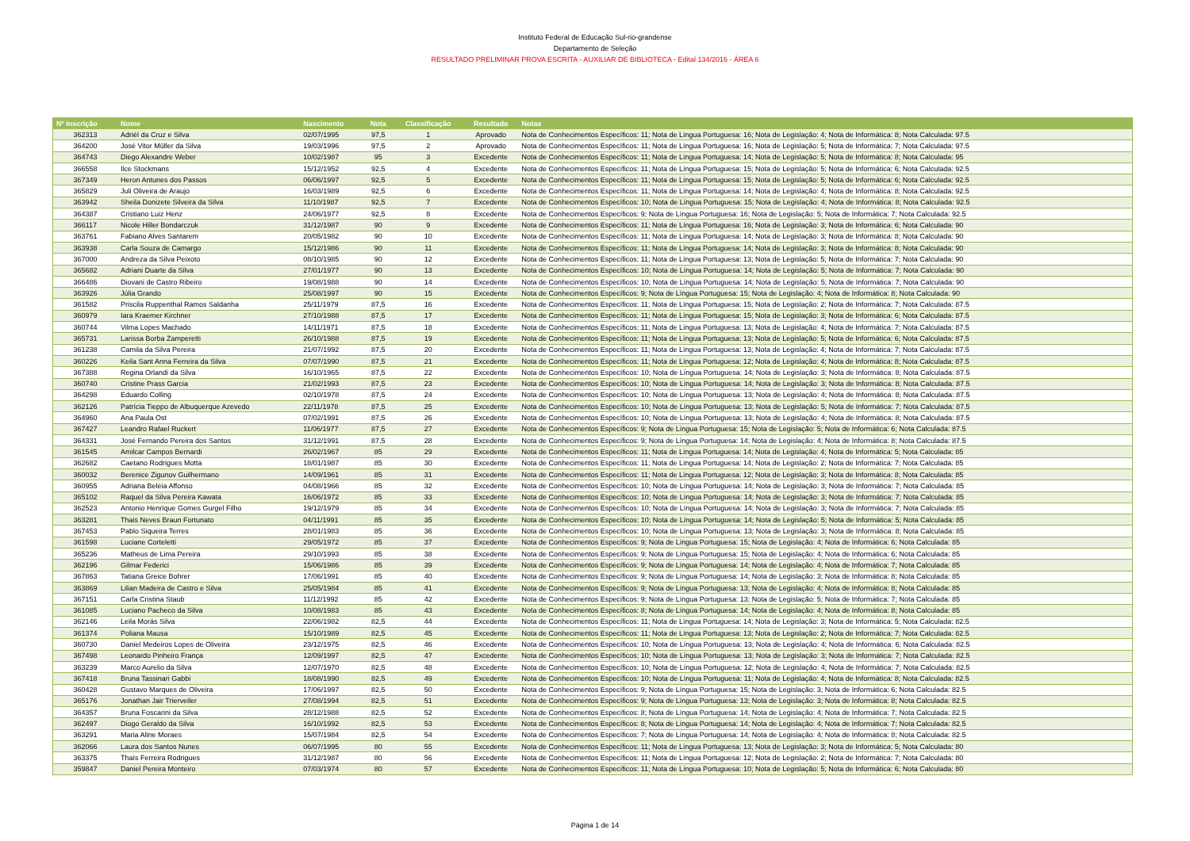Instituto Federal de Educação Sul-rio-grandense
Departamento de Seleção
RESULTADO PRELIMINAR PROVA ESCRITA - AUXILIAR DE BIBLIOTECA - Edital 134/2016 - ÁREA 6
| Nº Inscrição | Nome | Nascimento | Nota | Classificação | Resultado | Notas |
| --- | --- | --- | --- | --- | --- | --- |
| 362313 | Adriél da Cruz e Silva | 02/07/1995 | 97,5 | 1 | Aprovado | Nota de Conhecimentos Específicos: 11; Nota de Língua Portuguesa: 16; Nota de Legislação: 4; Nota de Informática: 8; Nota Calculada: 97.5 |
| 364200 | José Vitor Müller da Silva | 19/03/1996 | 97,5 | 2 | Aprovado | Nota de Conhecimentos Específicos: 11; Nota de Língua Portuguesa: 16; Nota de Legislação: 5; Nota de Informática: 7; Nota Calculada: 97.5 |
| 364743 | Diego Alexandre Weber | 10/02/1987 | 95 | 3 | Excedente | Nota de Conhecimentos Específicos: 11; Nota de Língua Portuguesa: 14; Nota de Legislação: 5; Nota de Informática: 8; Nota Calculada: 95 |
| 366558 | Ilce Stockmans | 15/12/1952 | 92,5 | 4 | Excedente | Nota de Conhecimentos Específicos: 11; Nota de Língua Portuguesa: 15; Nota de Legislação: 5; Nota de Informática: 6; Nota Calculada: 92.5 |
| 367349 | Heron Antunes dos Passos | 06/06/1997 | 92,5 | 5 | Excedente | Nota de Conhecimentos Específicos: 11; Nota de Língua Portuguesa: 15; Nota de Legislação: 5; Nota de Informática: 6; Nota Calculada: 92.5 |
| 365829 | Juli Oliveira de Araujo | 16/03/1989 | 92,5 | 6 | Excedente | Nota de Conhecimentos Específicos: 11; Nota de Língua Portuguesa: 14; Nota de Legislação: 4; Nota de Informática: 8; Nota Calculada: 92.5 |
| 363942 | Sheila Donizete Silveira da Silva | 11/10/1987 | 92,5 | 7 | Excedente | Nota de Conhecimentos Específicos: 10; Nota de Língua Portuguesa: 15; Nota de Legislação: 4; Nota de Informática: 8; Nota Calculada: 92.5 |
| 364387 | Cristiano Luiz Henz | 24/06/1977 | 92,5 | 8 | Excedente | Nota de Conhecimentos Específicos: 9; Nota de Língua Portuguesa: 16; Nota de Legislação: 5; Nota de Informática: 7; Nota Calculada: 92.5 |
| 366117 | Nicole Hiller Bondarczuk | 31/12/1987 | 90 | 9 | Excedente | Nota de Conhecimentos Específicos: 11; Nota de Língua Portuguesa: 16; Nota de Legislação: 3; Nota de Informática: 6; Nota Calculada: 90 |
| 363761 | Fabiano Alves Santarem | 20/05/1982 | 90 | 10 | Excedente | Nota de Conhecimentos Específicos: 11; Nota de Língua Portuguesa: 14; Nota de Legislação: 3; Nota de Informática: 8; Nota Calculada: 90 |
| 363938 | Carla Souza de Camargo | 15/12/1986 | 90 | 11 | Excedente | Nota de Conhecimentos Específicos: 11; Nota de Língua Portuguesa: 14; Nota de Legislação: 3; Nota de Informática: 8; Nota Calculada: 90 |
| 367000 | Andreza da Silva Peixoto | 08/10/1985 | 90 | 12 | Excedente | Nota de Conhecimentos Específicos: 11; Nota de Língua Portuguesa: 13; Nota de Legislação: 5; Nota de Informática: 7; Nota Calculada: 90 |
| 365682 | Adriani Duarte da Silva | 27/01/1977 | 90 | 13 | Excedente | Nota de Conhecimentos Específicos: 10; Nota de Língua Portuguesa: 14; Nota de Legislação: 5; Nota de Informática: 7; Nota Calculada: 90 |
| 366486 | Diovani de Castro Ribeiro | 19/08/1988 | 90 | 14 | Excedente | Nota de Conhecimentos Específicos: 10; Nota de Língua Portuguesa: 14; Nota de Legislação: 5; Nota de Informática: 7; Nota Calculada: 90 |
| 363926 | Júlia Grando | 25/08/1997 | 90 | 15 | Excedente | Nota de Conhecimentos Específicos: 9; Nota de Língua Portuguesa: 15; Nota de Legislação: 4; Nota de Informática: 8; Nota Calculada: 90 |
| 361582 | Priscila Ruppenthal Ramos Saldanha | 25/11/1979 | 87,5 | 16 | Excedente | Nota de Conhecimentos Específicos: 11; Nota de Língua Portuguesa: 15; Nota de Legislação: 2; Nota de Informática: 7; Nota Calculada: 87.5 |
| 360979 | Iara Kraemer Kirchner | 27/10/1988 | 87,5 | 17 | Excedente | Nota de Conhecimentos Específicos: 11; Nota de Língua Portuguesa: 15; Nota de Legislação: 3; Nota de Informática: 6; Nota Calculada: 87.5 |
| 360744 | Vilma Lopes Machado | 14/11/1971 | 87,5 | 18 | Excedente | Nota de Conhecimentos Específicos: 11; Nota de Língua Portuguesa: 13; Nota de Legislação: 4; Nota de Informática: 7; Nota Calculada: 87.5 |
| 365731 | Larissa Borba Zamperetti | 26/10/1988 | 87,5 | 19 | Excedente | Nota de Conhecimentos Específicos: 11; Nota de Língua Portuguesa: 13; Nota de Legislação: 5; Nota de Informática: 6; Nota Calculada: 87.5 |
| 361238 | Camila da Silva Pereira | 21/07/1992 | 87,5 | 20 | Excedente | Nota de Conhecimentos Específicos: 11; Nota de Língua Portuguesa: 13; Nota de Legislação: 4; Nota de Informática: 7; Nota Calculada: 87.5 |
| 360226 | Keila Sant Anna Ferreira da Silva | 07/07/1990 | 87,5 | 21 | Excedente | Nota de Conhecimentos Específicos: 11; Nota de Língua Portuguesa: 12; Nota de Legislação: 4; Nota de Informática: 8; Nota Calculada: 87.5 |
| 367388 | Regina Orlandi da Silva | 16/10/1965 | 87,5 | 22 | Excedente | Nota de Conhecimentos Específicos: 10; Nota de Língua Portuguesa: 14; Nota de Legislação: 3; Nota de Informática: 8; Nota Calculada: 87.5 |
| 360740 | Cristine Prass Garcia | 21/02/1993 | 87,5 | 23 | Excedente | Nota de Conhecimentos Específicos: 10; Nota de Língua Portuguesa: 14; Nota de Legislação: 3; Nota de Informática: 8; Nota Calculada: 87.5 |
| 364298 | Eduardo Colling | 02/10/1978 | 87,5 | 24 | Excedente | Nota de Conhecimentos Específicos: 10; Nota de Língua Portuguesa: 13; Nota de Legislação: 4; Nota de Informática: 8; Nota Calculada: 87.5 |
| 362126 | Patrícia Tieppo de Albuquerque Azevedo | 22/11/1978 | 87,5 | 25 | Excedente | Nota de Conhecimentos Específicos: 10; Nota de Língua Portuguesa: 13; Nota de Legislação: 5; Nota de Informática: 7; Nota Calculada: 87.5 |
| 364960 | Ana Paula Ost | 07/02/1991 | 87,5 | 26 | Excedente | Nota de Conhecimentos Específicos: 10; Nota de Língua Portuguesa: 13; Nota de Legislação: 4; Nota de Informática: 8; Nota Calculada: 87.5 |
| 367427 | Leandro Rafael Ruckert | 11/06/1977 | 87,5 | 27 | Excedente | Nota de Conhecimentos Específicos: 9; Nota de Língua Portuguesa: 15; Nota de Legislação: 5; Nota de Informática: 6; Nota Calculada: 87.5 |
| 364331 | José Fernando Pereira dos Santos | 31/12/1991 | 87,5 | 28 | Excedente | Nota de Conhecimentos Específicos: 9; Nota de Língua Portuguesa: 14; Nota de Legislação: 4; Nota de Informática: 8; Nota Calculada: 87.5 |
| 361545 | Amilcar Campos Bernardi | 26/02/1967 | 85 | 29 | Excedente | Nota de Conhecimentos Específicos: 11; Nota de Língua Portuguesa: 14; Nota de Legislação: 4; Nota de Informática: 5; Nota Calculada: 85 |
| 362682 | Caetano Rodrigues Motta | 18/01/1987 | 85 | 30 | Excedente | Nota de Conhecimentos Específicos: 11; Nota de Língua Portuguesa: 14; Nota de Legislação: 2; Nota de Informática: 7; Nota Calculada: 85 |
| 360032 | Berenice Zigunov Guilhermano | 14/09/1961 | 85 | 31 | Excedente | Nota de Conhecimentos Específicos: 11; Nota de Língua Portuguesa: 12; Nota de Legislação: 3; Nota de Informática: 8; Nota Calculada: 85 |
| 360955 | Adriana Beléia Affonso | 04/08/1966 | 85 | 32 | Excedente | Nota de Conhecimentos Específicos: 10; Nota de Língua Portuguesa: 14; Nota de Legislação: 3; Nota de Informática: 7; Nota Calculada: 85 |
| 365102 | Raquel da Silva Pereira Kawata | 16/06/1972 | 85 | 33 | Excedente | Nota de Conhecimentos Específicos: 10; Nota de Língua Portuguesa: 14; Nota de Legislação: 3; Nota de Informática: 7; Nota Calculada: 85 |
| 362523 | Antonio Henrique Gomes Gurgel Filho | 19/12/1979 | 85 | 34 | Excedente | Nota de Conhecimentos Específicos: 10; Nota de Língua Portuguesa: 14; Nota de Legislação: 3; Nota de Informática: 7; Nota Calculada: 85 |
| 363281 | Thais Neves Braun Fortunato | 04/11/1991 | 85 | 35 | Excedente | Nota de Conhecimentos Específicos: 10; Nota de Língua Portuguesa: 14; Nota de Legislação: 5; Nota de Informática: 5; Nota Calculada: 85 |
| 367453 | Pablo Siqueira Terres | 28/01/1983 | 85 | 36 | Excedente | Nota de Conhecimentos Específicos: 10; Nota de Língua Portuguesa: 13; Nota de Legislação: 3; Nota de Informática: 8; Nota Calculada: 85 |
| 361598 | Luciane Corteletti | 29/05/1972 | 85 | 37 | Excedente | Nota de Conhecimentos Específicos: 9; Nota de Língua Portuguesa: 15; Nota de Legislação: 4; Nota de Informática: 6; Nota Calculada: 85 |
| 365236 | Matheus de Lima Pereira | 29/10/1993 | 85 | 38 | Excedente | Nota de Conhecimentos Específicos: 9; Nota de Língua Portuguesa: 15; Nota de Legislação: 4; Nota de Informática: 6; Nota Calculada: 85 |
| 362196 | Gilmar Federici | 15/06/1986 | 85 | 39 | Excedente | Nota de Conhecimentos Específicos: 9; Nota de Língua Portuguesa: 14; Nota de Legislação: 4; Nota de Informática: 7; Nota Calculada: 85 |
| 367863 | Tatiana Greice Bohrer | 17/06/1991 | 85 | 40 | Excedente | Nota de Conhecimentos Específicos: 9; Nota de Língua Portuguesa: 14; Nota de Legislação: 3; Nota de Informática: 8; Nota Calculada: 85 |
| 363869 | Lilian Madeira de Castro e Silva | 25/05/1984 | 85 | 41 | Excedente | Nota de Conhecimentos Específicos: 9; Nota de Língua Portuguesa: 13; Nota de Legislação: 4; Nota de Informática: 8; Nota Calculada: 85 |
| 367151 | Carla Cristina Staub | 11/12/1992 | 85 | 42 | Excedente | Nota de Conhecimentos Específicos: 9; Nota de Língua Portuguesa: 13; Nota de Legislação: 5; Nota de Informática: 7; Nota Calculada: 85 |
| 361085 | Luciano Pacheco da Silva | 10/08/1983 | 85 | 43 | Excedente | Nota de Conhecimentos Específicos: 8; Nota de Língua Portuguesa: 14; Nota de Legislação: 4; Nota de Informática: 8; Nota Calculada: 85 |
| 362146 | Leila Morás Silva | 22/06/1982 | 82,5 | 44 | Excedente | Nota de Conhecimentos Específicos: 11; Nota de Língua Portuguesa: 14; Nota de Legislação: 3; Nota de Informática: 5; Nota Calculada: 82.5 |
| 361374 | Poliana Mausa | 15/10/1989 | 82,5 | 45 | Excedente | Nota de Conhecimentos Específicos: 11; Nota de Língua Portuguesa: 13; Nota de Legislação: 2; Nota de Informática: 7; Nota Calculada: 82.5 |
| 360730 | Daniel Medeiros Lopes de Oliveira | 23/12/1975 | 82,5 | 46 | Excedente | Nota de Conhecimentos Específicos: 10; Nota de Língua Portuguesa: 13; Nota de Legislação: 4; Nota de Informática: 6; Nota Calculada: 82.5 |
| 367498 | Leonardo Pinheiro França | 12/09/1997 | 82,5 | 47 | Excedente | Nota de Conhecimentos Específicos: 10; Nota de Língua Portuguesa: 13; Nota de Legislação: 3; Nota de Informática: 7; Nota Calculada: 82.5 |
| 363239 | Marco Aurelio da Silva | 12/07/1970 | 82,5 | 48 | Excedente | Nota de Conhecimentos Específicos: 10; Nota de Língua Portuguesa: 12; Nota de Legislação: 4; Nota de Informática: 7; Nota Calculada: 82.5 |
| 367418 | Bruna Tassinari Gabbi | 18/08/1990 | 82,5 | 49 | Excedente | Nota de Conhecimentos Específicos: 10; Nota de Língua Portuguesa: 11; Nota de Legislação: 4; Nota de Informática: 8; Nota Calculada: 82.5 |
| 360428 | Gustavo Marques de Oliveira | 17/06/1997 | 82,5 | 50 | Excedente | Nota de Conhecimentos Específicos: 9; Nota de Língua Portuguesa: 15; Nota de Legislação: 3; Nota de Informática: 6; Nota Calculada: 82.5 |
| 365176 | Jonathan Jair Trierveiler | 27/08/1994 | 82,5 | 51 | Excedente | Nota de Conhecimentos Específicos: 9; Nota de Língua Portuguesa: 13; Nota de Legislação: 3; Nota de Informática: 8; Nota Calculada: 82.5 |
| 364357 | Bruna Foscarini da Silva | 28/12/1988 | 82,5 | 52 | Excedente | Nota de Conhecimentos Específicos: 8; Nota de Língua Portuguesa: 14; Nota de Legislação: 4; Nota de Informática: 7; Nota Calculada: 82.5 |
| 362497 | Diogo Geraldo da Silva | 16/10/1992 | 82,5 | 53 | Excedente | Nota de Conhecimentos Específicos: 8; Nota de Língua Portuguesa: 14; Nota de Legislação: 4; Nota de Informática: 7; Nota Calculada: 82.5 |
| 363291 | Maria Aline Moraes | 15/07/1984 | 82,5 | 54 | Excedente | Nota de Conhecimentos Específicos: 7; Nota de Língua Portuguesa: 14; Nota de Legislação: 4; Nota de Informática: 8; Nota Calculada: 82.5 |
| 362066 | Laura dos Santos Nunes | 06/07/1995 | 80 | 55 | Excedente | Nota de Conhecimentos Específicos: 11; Nota de Língua Portuguesa: 13; Nota de Legislação: 3; Nota de Informática: 5; Nota Calculada: 80 |
| 363375 | Thaís Ferreira Rodrigues | 31/12/1987 | 80 | 56 | Excedente | Nota de Conhecimentos Específicos: 11; Nota de Língua Portuguesa: 12; Nota de Legislação: 2; Nota de Informática: 7; Nota Calculada: 80 |
| 359847 | Daniel Pereira Monteiro | 07/03/1974 | 80 | 57 | Excedente | Nota de Conhecimentos Específicos: 11; Nota de Língua Portuguesa: 10; Nota de Legislação: 5; Nota de Informática: 6; Nota Calculada: 80 |
Página 1 de 14